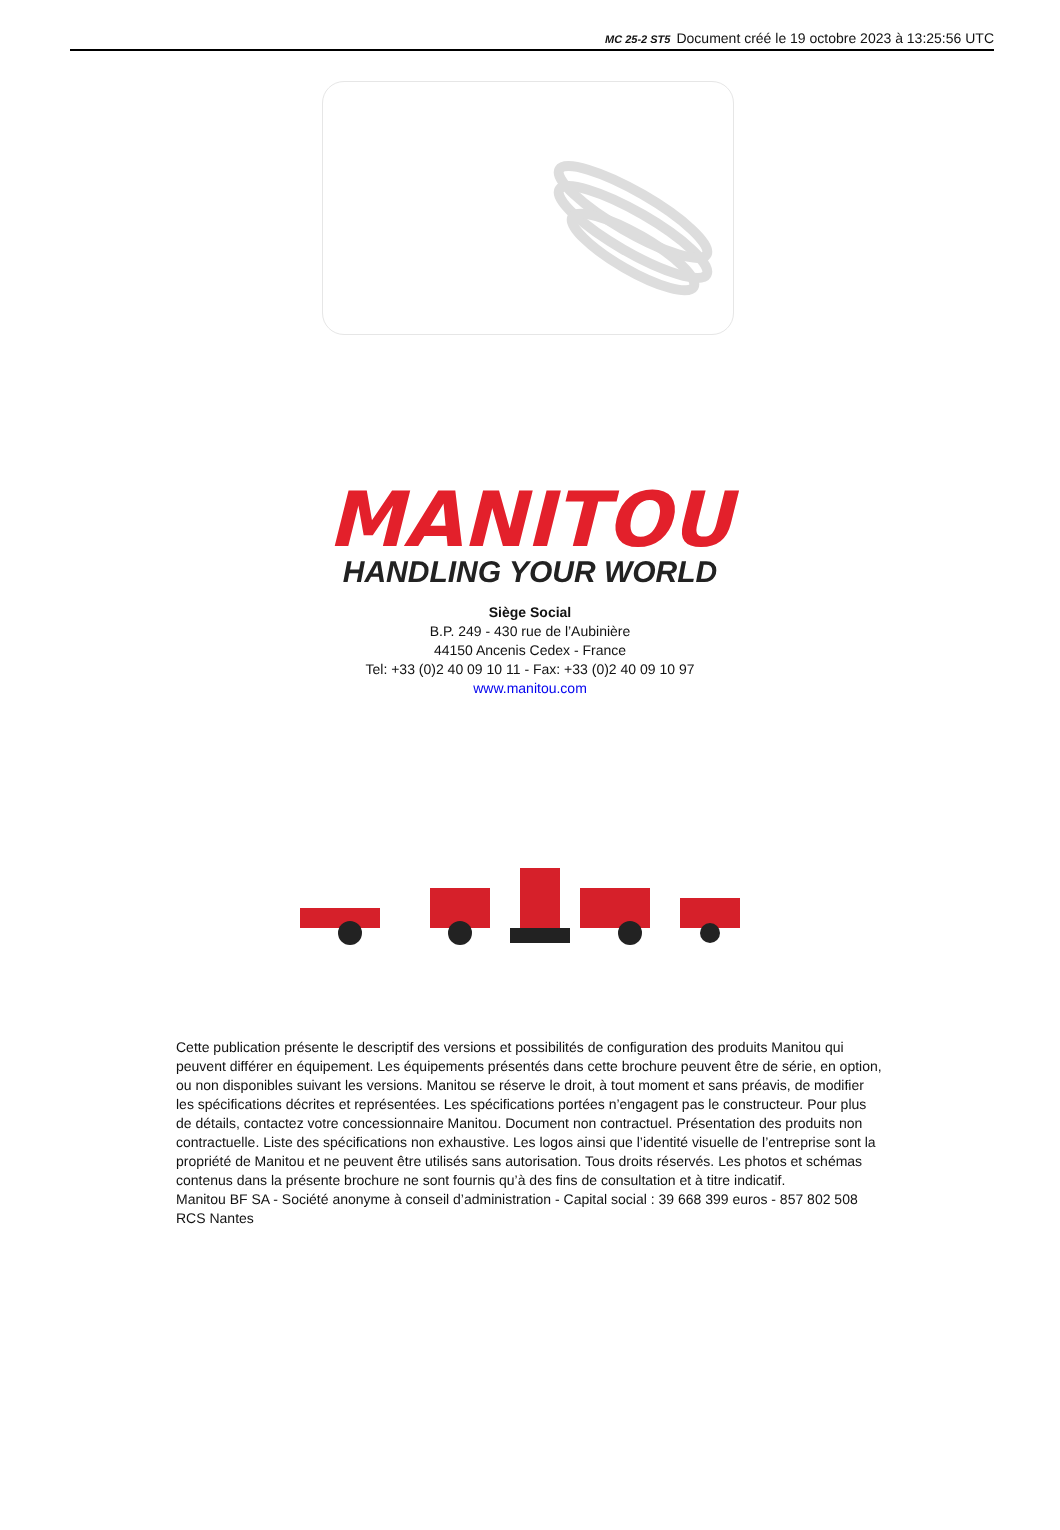MC 25-2 ST5 Document créé le 19 octobre 2023 à 13:25:56 UTC
MANITOU
HANDLING YOUR WORLD
Siège Social
B.P. 249 - 430 rue de l’Aubinière
44150 Ancenis Cedex - France
Tel: +33 (0)2 40 09 10 11 - Fax: +33 (0)2 40 09 10 97
www.manitou.com
Cette publication présente le descriptif des versions et possibilités de configuration des produits Manitou qui peuvent différer en équipement. Les équipements présentés dans cette brochure peuvent être de série, en option, ou non disponibles suivant les versions. Manitou se réserve le droit, à tout moment et sans préavis, de modifier les spécifications décrites et représentées. Les spécifications portées n’engagent pas le constructeur. Pour plus de détails, contactez votre concessionnaire Manitou. Document non contractuel. Présentation des produits non contractuelle. Liste des spécifications non exhaustive. Les logos ainsi que l’identité visuelle de l’entreprise sont la propriété de Manitou et ne peuvent être utilisés sans autorisation. Tous droits réservés. Les photos et schémas contenus dans la présente brochure ne sont fournis qu’à des fins de consultation et à titre indicatif.
Manitou BF SA - Société anonyme à conseil d’administration - Capital social : 39 668 399 euros - 857 802 508 RCS Nantes